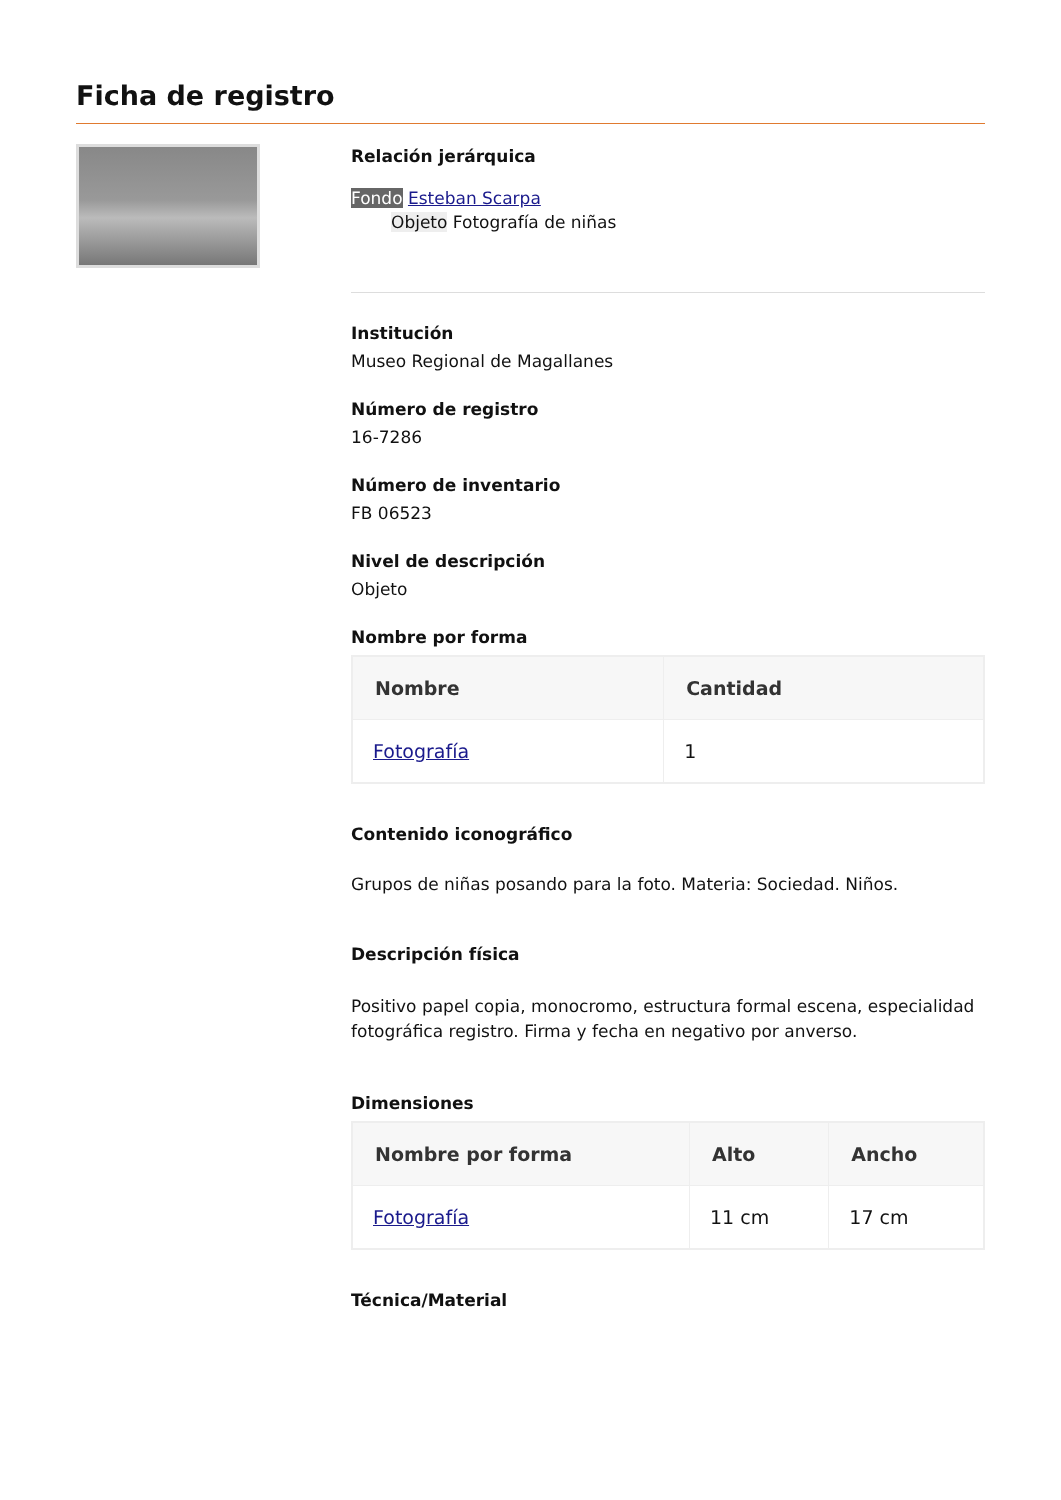Ficha de registro
Relación jerárquica
Fondo Esteban Scarpa
Objeto Fotografía de niñas
Institución
Museo Regional de Magallanes
Número de registro
16-7286
Número de inventario
FB 06523
Nivel de descripción
Objeto
Nombre por forma
| Nombre | Cantidad |
| --- | --- |
| Fotografía | 1 |
Contenido iconográfico
Grupos de niñas posando para la foto. Materia: Sociedad. Niños.
Descripción física
Positivo papel copia, monocromo, estructura formal escena, especialidad fotográfica registro. Firma y fecha en negativo por anverso.
Dimensiones
| Nombre por forma | Alto | Ancho |
| --- | --- | --- |
| Fotografía | 11 cm | 17 cm |
Técnica/Material